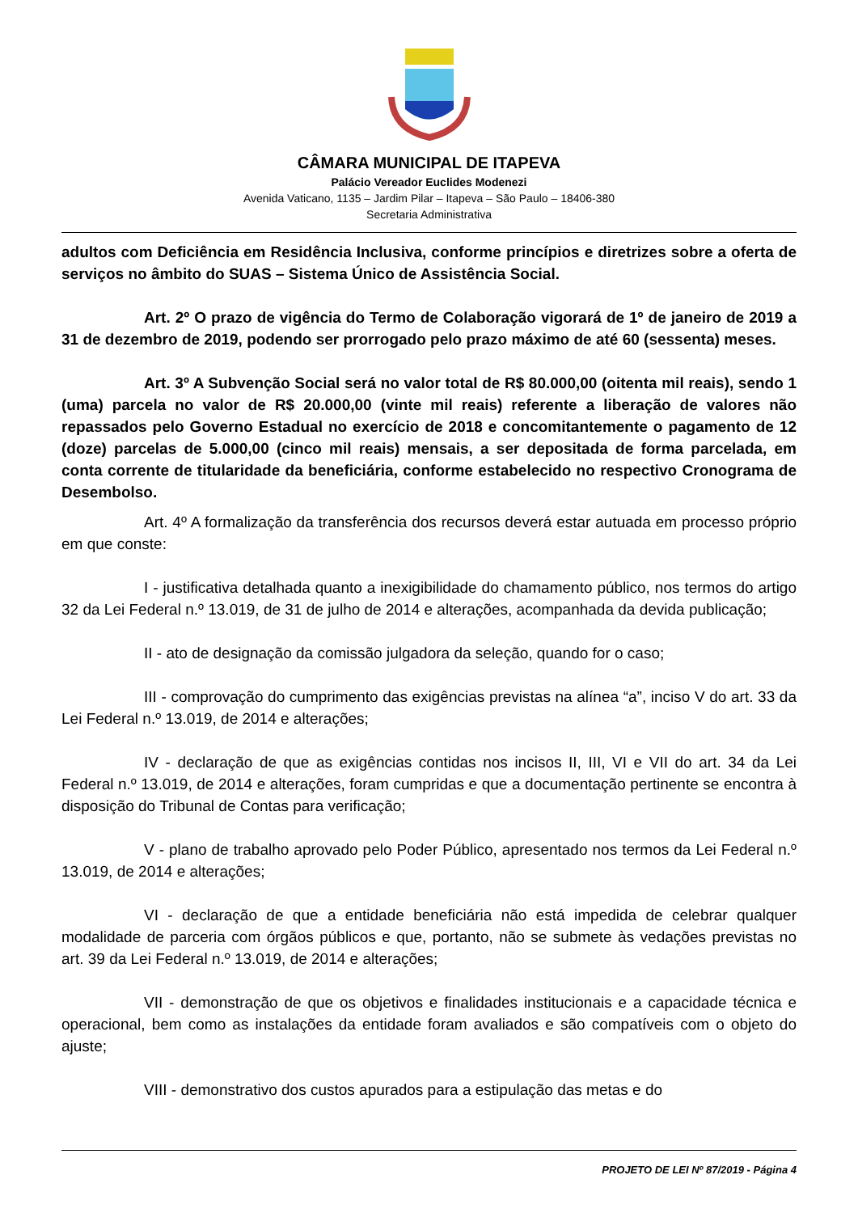CÂMARA MUNICIPAL DE ITAPEVA
Palácio Vereador Euclides Modenezi
Avenida Vaticano, 1135 – Jardim Pilar – Itapeva – São Paulo – 18406-380
Secretaria Administrativa
adultos com Deficiência em Residência Inclusiva, conforme princípios e diretrizes sobre a oferta de serviços no âmbito do SUAS – Sistema Único de Assistência Social.
Art. 2º O prazo de vigência do Termo de Colaboração vigorará de 1º de janeiro de 2019 a 31 de dezembro de 2019, podendo ser prorrogado pelo prazo máximo de até 60 (sessenta) meses.
Art. 3º A Subvenção Social será no valor total de R$ 80.000,00 (oitenta mil reais), sendo 1 (uma) parcela no valor de R$ 20.000,00 (vinte mil reais) referente a liberação de valores não repassados pelo Governo Estadual no exercício de 2018 e concomitantemente o pagamento de 12 (doze) parcelas de 5.000,00 (cinco mil reais) mensais, a ser depositada de forma parcelada, em conta corrente de titularidade da beneficiária, conforme estabelecido no respectivo Cronograma de Desembolso.
Art. 4º A formalização da transferência dos recursos deverá estar autuada em processo próprio em que conste:
I - justificativa detalhada quanto a inexigibilidade do chamamento público, nos termos do artigo 32 da Lei Federal n.º 13.019, de 31 de julho de 2014 e alterações, acompanhada da devida publicação;
II - ato de designação da comissão julgadora da seleção, quando for o caso;
III - comprovação do cumprimento das exigências previstas na alínea “a”, inciso V do art. 33 da Lei Federal n.º 13.019, de 2014 e alterações;
IV - declaração de que as exigências contidas nos incisos II, III, VI e VII do art. 34 da Lei Federal n.º 13.019, de 2014 e alterações, foram cumpridas e que a documentação pertinente se encontra à disposição do Tribunal de Contas para verificação;
V - plano de trabalho aprovado pelo Poder Público, apresentado nos termos da Lei Federal n.º 13.019, de 2014 e alterações;
VI - declaração de que a entidade beneficiária não está impedida de celebrar qualquer modalidade de parceria com órgãos públicos e que, portanto, não se submete às vedações previstas no art. 39 da Lei Federal n.º 13.019, de 2014 e alterações;
VII - demonstração de que os objetivos e finalidades institucionais e a capacidade técnica e operacional, bem como as instalações da entidade foram avaliados e são compatíveis com o objeto do ajuste;
VIII - demonstrativo dos custos apurados para a estipulação das metas e do
PROJETO DE LEI Nº 87/2019 - Página 4